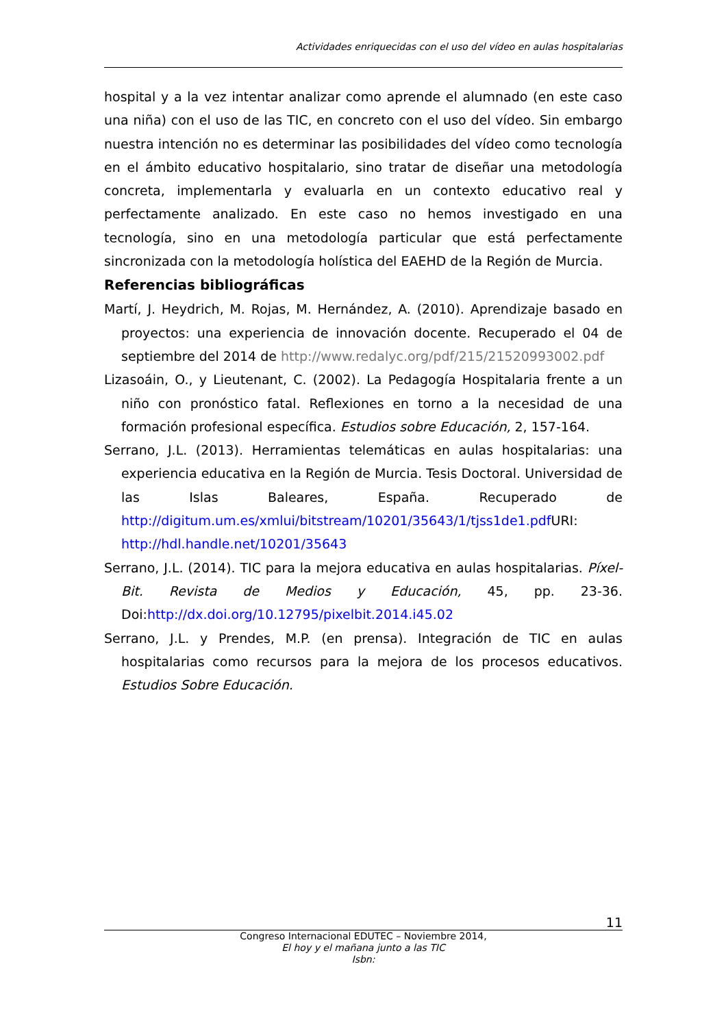Actividades enriquecidas con el uso del vídeo en aulas hospitalarias
hospital y a la vez intentar analizar como aprende el alumnado (en este caso una niña) con el uso de las TIC, en concreto con el uso del vídeo. Sin embargo nuestra intención no es determinar las posibilidades del vídeo como tecnología en el ámbito educativo hospitalario, sino tratar de diseñar una metodología concreta, implementarla y evaluarla en un contexto educativo real y perfectamente analizado. En este caso no hemos investigado en una tecnología, sino en una metodología particular que está perfectamente sincronizada con la metodología holística del EAEHD de la Región de Murcia.
Referencias bibliográficas
Martí, J. Heydrich, M. Rojas, M. Hernández, A. (2010). Aprendizaje basado en proyectos: una experiencia de innovación docente. Recuperado el 04 de septiembre del 2014 de http://www.redalyc.org/pdf/215/21520993002.pdf
Lizasoáin, O., y Lieutenant, C. (2002). La Pedagogía Hospitalaria frente a un niño con pronóstico fatal. Reflexiones en torno a la necesidad de una formación profesional específica. Estudios sobre Educación, 2, 157-164.
Serrano, J.L. (2013). Herramientas telemáticas en aulas hospitalarias: una experiencia educativa en la Región de Murcia. Tesis Doctoral. Universidad de las Islas Baleares, España. Recuperado de http://digitum.um.es/xmlui/bitstream/10201/35643/1/tjss1de1.pdf URI: http://hdl.handle.net/10201/35643
Serrano, J.L. (2014). TIC para la mejora educativa en aulas hospitalarias. Píxel-Bit. Revista de Medios y Educación, 45, pp. 23-36. Doi:http://dx.doi.org/10.12795/pixelbit.2014.i45.02
Serrano, J.L. y Prendes, M.P. (en prensa). Integración de TIC en aulas hospitalarias como recursos para la mejora de los procesos educativos. Estudios Sobre Educación.
11
Congreso Internacional EDUTEC – Noviembre 2014,
El hoy y el mañana junto a las TIC
Isbn: